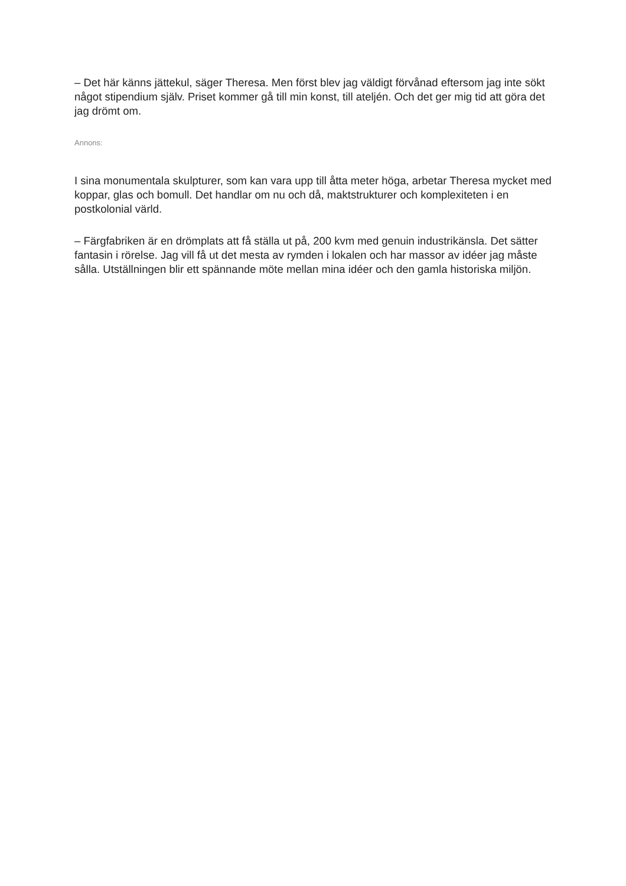– Det här känns jättekul, säger Theresa. Men först blev jag väldigt förvånad eftersom jag inte sökt något stipendium själv. Priset kommer gå till min konst, till ateljén. Och det ger mig tid att göra det jag drömt om.
Annons:
I sina monumentala skulpturer, som kan vara upp till åtta meter höga, arbetar Theresa mycket med koppar, glas och bomull. Det handlar om nu och då, maktstrukturer och komplexiteten i en postkolonial värld.
– Färgfabriken är en drömplats att få ställa ut på, 200 kvm med genuin industrikänsla. Det sätter fantasin i rörelse. Jag vill få ut det mesta av rymden i lokalen och har massor av idéer jag måste sålla. Utställningen blir ett spännande möte mellan mina idéer och den gamla historiska miljön.